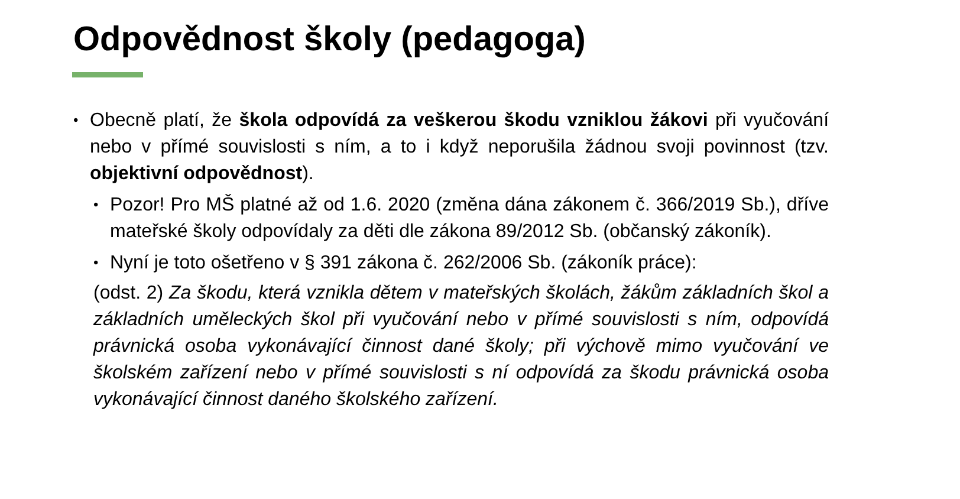Odpovědnost školy (pedagoga)
•
Obecně platí, že škola odpovídá za veškerou škodu vzniklou žákovi při vyučování nebo v přímé souvislosti s ním, a to i když neporušila žádnou svoji povinnost (tzv. objektivní odpovědnost).
•
Pozor! Pro MŠ platné až od 1.6. 2020 (změna dána zákonem č. 366/2019 Sb.), dříve mateřské školy odpovídaly za děti dle zákona 89/2012 Sb. (občanský zákoník).
•
Nyní je toto ošetřeno v § 391 zákona č. 262/2006 Sb. (zákoník práce):
(odst. 2) Za škodu, která vznikla dětem v mateřských školách, žákům základních škol a základních uměleckých škol při vyučování nebo v přímé souvislosti s ním, odpovídá právnická osoba vykonávající činnost dané školy; při výchově mimo vyučování ve školském zařízení nebo v přímé souvislosti s ní odpovídá za škodu právnická osoba vykonávající činnost daného školského zařízení.